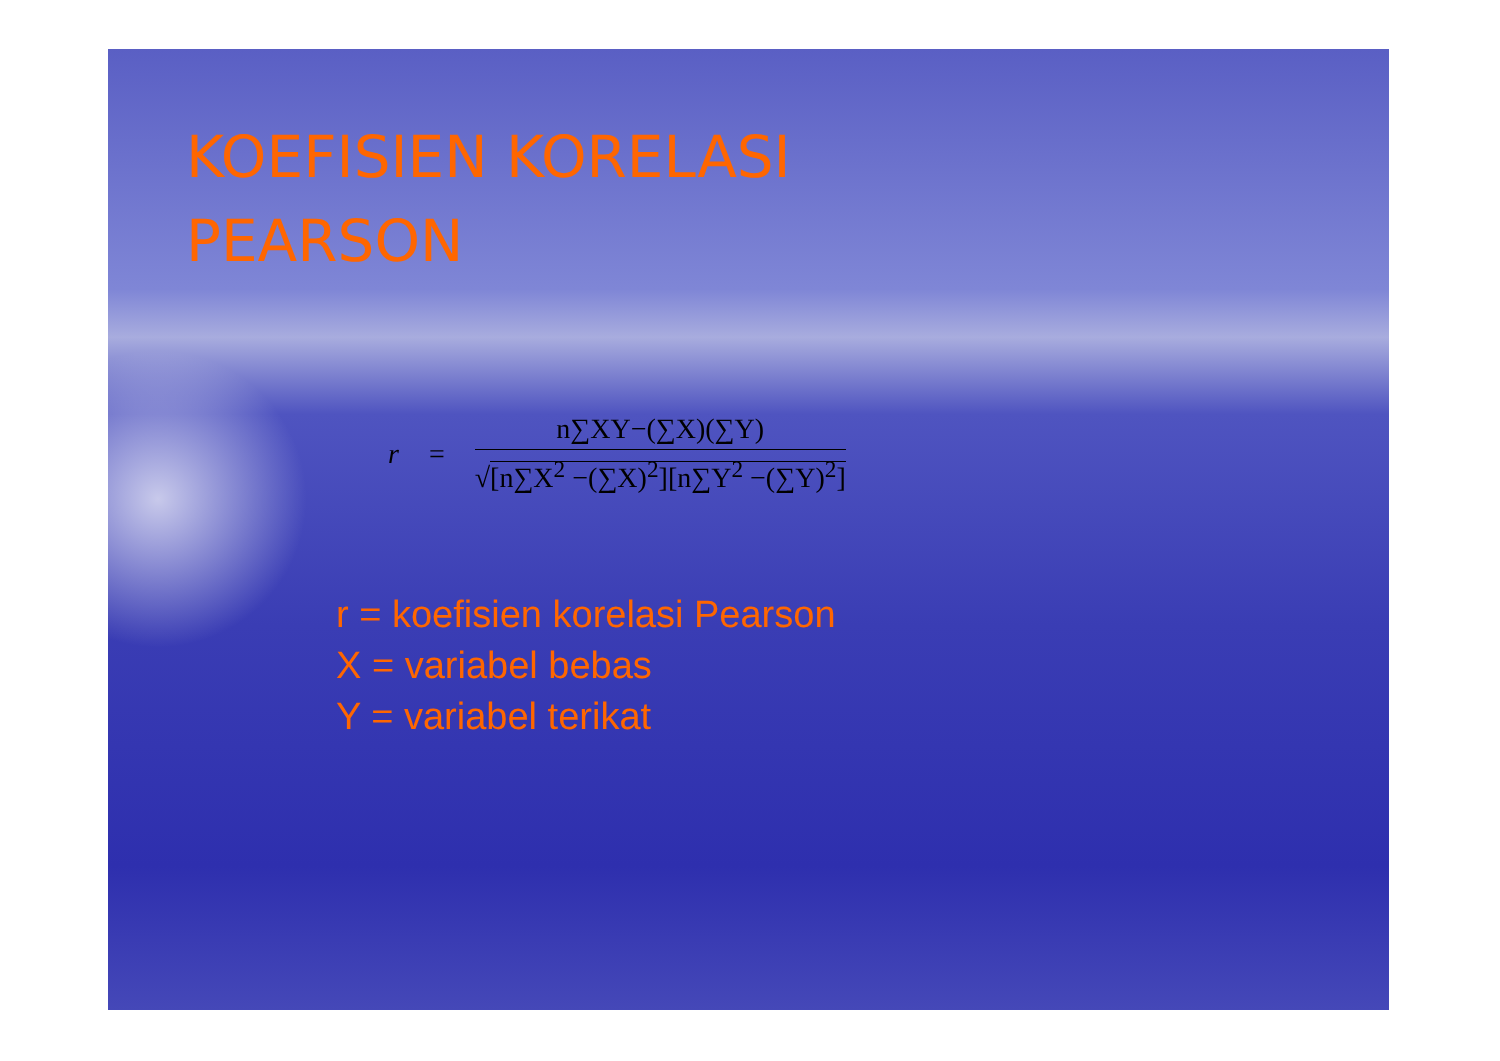KOEFISIEN KORELASI
PEARSON
r =
n∑XY−(∑X)(∑Y)
√[n∑X<sup>2</sup> −(∑X)<sup>2</sup>][n∑Y<sup>2</sup> −(∑Y)<sup>2</sup>]
r = koefisien korelasi Pearson
X = variabel bebas
Y = variabel terikat